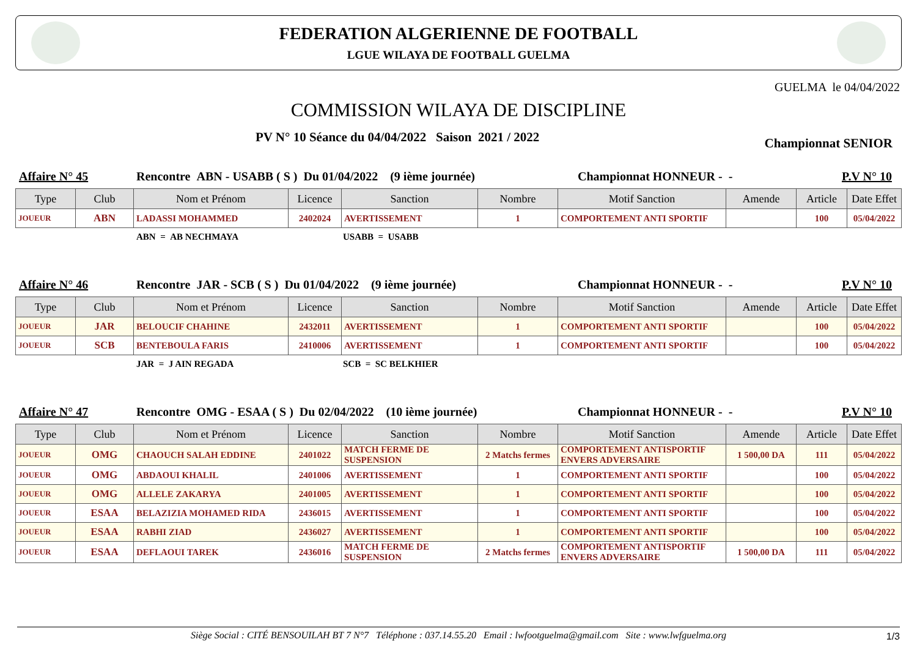FEDERATION ALGERIENNE DE FOOTBALL
LGUE WILAYA DE FOOTBALL GUELMA
GUELMA le 04/04/2022
COMMISSION WILAYA DE DISCIPLINE
PV N° 10 Séance du 04/04/2022 Saison 2021 / 2022 Championnat SENIOR
Affaire N° 45 Rencontre ABN - USABB ( S ) Du 01/04/2022 (9 ième journée) Championnat HONNEUR - - P.V N° 10
| Type | Club | Nom et Prénom | Licence | Sanction | Nombre | Motif Sanction | Amende | Article | Date Effet |
| --- | --- | --- | --- | --- | --- | --- | --- | --- | --- |
| JOUEUR | ABN | LADASSI MOHAMMED | 2402024 | AVERTISSEMENT | 1 | COMPORTEMENT ANTI SPORTIF | | 100 | 05/04/2022 |
ABN = AB NECHMAYA USABB = USABB
Affaire N° 46 Rencontre JAR - SCB ( S ) Du 01/04/2022 (9 ième journée) Championnat HONNEUR - - P.V N° 10
| Type | Club | Nom et Prénom | Licence | Sanction | Nombre | Motif Sanction | Amende | Article | Date Effet |
| --- | --- | --- | --- | --- | --- | --- | --- | --- | --- |
| JOUEUR | JAR | BELOUCIF CHAHINE | 2432011 | AVERTISSEMENT | 1 | COMPORTEMENT ANTI SPORTIF | | 100 | 05/04/2022 |
| JOUEUR | SCB | BENTEBOULA FARIS | 2410006 | AVERTISSEMENT | 1 | COMPORTEMENT ANTI SPORTIF | | 100 | 05/04/2022 |
JAR = J AIN REGADA SCB = SC BELKHIER
Affaire N° 47 Rencontre OMG - ESAA ( S ) Du 02/04/2022 (10 ième journée) Championnat HONNEUR - - P.V N° 10
| Type | Club | Nom et Prénom | Licence | Sanction | Nombre | Motif Sanction | Amende | Article | Date Effet |
| --- | --- | --- | --- | --- | --- | --- | --- | --- | --- |
| JOUEUR | OMG | CHAOUCH SALAH EDDINE | 2401022 | MATCH FERME DE SUSPENSION | 2 Matchs fermes | COMPORTEMENT ANTISPORTIF ENVERS ADVERSAIRE | 1 500,00 DA | 111 | 05/04/2022 |
| JOUEUR | OMG | ABDAOUI KHALIL | 2401006 | AVERTISSEMENT | 1 | COMPORTEMENT ANTI SPORTIF | | 100 | 05/04/2022 |
| JOUEUR | OMG | ALLELE ZAKARYA | 2401005 | AVERTISSEMENT | 1 | COMPORTEMENT ANTI SPORTIF | | 100 | 05/04/2022 |
| JOUEUR | ESAA | BELAZIZIA MOHAMED RIDA | 2436015 | AVERTISSEMENT | 1 | COMPORTEMENT ANTI SPORTIF | | 100 | 05/04/2022 |
| JOUEUR | ESAA | RABHI ZIAD | 2436027 | AVERTISSEMENT | 1 | COMPORTEMENT ANTI SPORTIF | | 100 | 05/04/2022 |
| JOUEUR | ESAA | DEFLAOUI TAREK | 2436016 | MATCH FERME DE SUSPENSION | 2 Matchs fermes | COMPORTEMENT ANTISPORTIF ENVERS ADVERSAIRE | 1 500,00 DA | 111 | 05/04/2022 |
Siège Social : CITÉ BENSOUILAH BT 7 N°7 Téléphone : 037.14.55.20 Email : lwfootguelma@gmail.com Site : www.lwfguelma.org 1/3